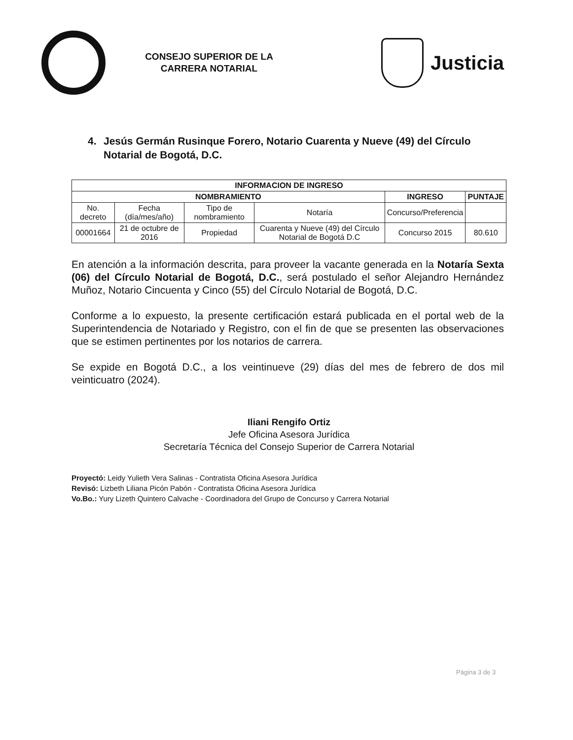CONSEJO SUPERIOR DE LA CARRERA NOTARIAL
Justicia
4. Jesús Germán Rusinque Forero, Notario Cuarenta y Nueve (49) del Círculo Notarial de Bogotá, D.C.
| INFORMACION DE INGRESO | | | | | |
| --- | --- | --- | --- | --- | --- |
| NOMBRAMIENTO | | | | INGRESO | PUNTAJE |
| No. decreto | Fecha (día/mes/año) | Tipo de nombramiento | Notaría | Concurso/Preferencia | |
| 00001664 | 21 de octubre de 2016 | Propiedad | Cuarenta y Nueve (49) del Círculo Notarial de Bogotá D.C | Concurso 2015 | 80.610 |
En atención a la información descrita, para proveer la vacante generada en la Notaría Sexta (06) del Círculo Notarial de Bogotá, D.C., será postulado el señor Alejandro Hernández Muñoz, Notario Cincuenta y Cinco (55) del Círculo Notarial de Bogotá, D.C.
Conforme a lo expuesto, la presente certificación estará publicada en el portal web de la Superintendencia de Notariado y Registro, con el fin de que se presenten las observaciones que se estimen pertinentes por los notarios de carrera.
Se expide en Bogotá D.C., a los veintinueve (29) días del mes de febrero de dos mil veinticuatro (2024).
Iliani Rengifo Ortiz
Jefe Oficina Asesora Jurídica
Secretaría Técnica del Consejo Superior de Carrera Notarial
Proyectó: Leidy Yulieth Vera Salinas - Contratista Oficina Asesora Jurídica
Revisó: Lizbeth Liliana Picón Pabón - Contratista Oficina Asesora Jurídica
Vo.Bo.: Yury Lizeth Quintero Calvache - Coordinadora del Grupo de Concurso y Carrera Notarial
Página 3 de 3